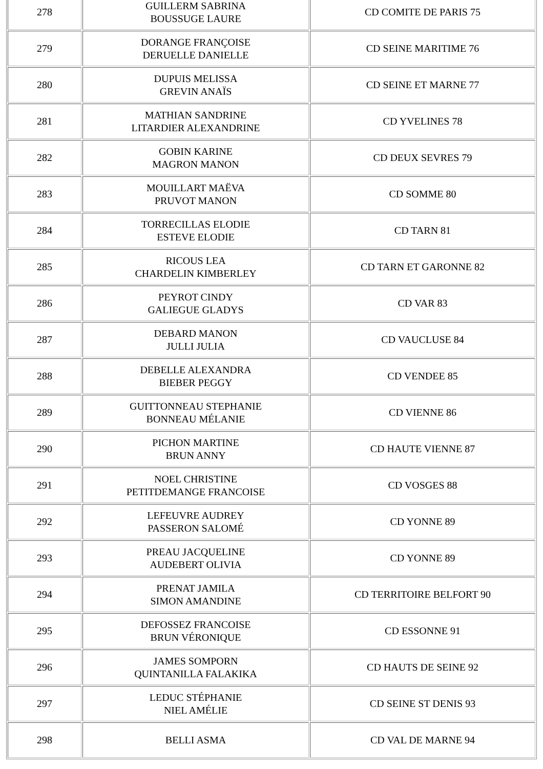| 278 | GUILLERM SABRINA BOUSSUGE LAURE | CD COMITE DE PARIS 75 |
| 279 | DORANGE FRANÇOISE DERUELLE DANIELLE | CD SEINE MARITIME 76 |
| 280 | DUPUIS MELISSA GREVIN ANAÏS | CD SEINE ET MARNE 77 |
| 281 | MATHIAN SANDRINE LITARDIER ALEXANDRINE | CD YVELINES 78 |
| 282 | GOBIN KARINE MAGRON MANON | CD DEUX SEVRES 79 |
| 283 | MOUILLART MAËVA PRUVOT MANON | CD SOMME 80 |
| 284 | TORRECILLAS ELODIE ESTEVE ELODIE | CD TARN 81 |
| 285 | RICOUS LEA CHARDELIN KIMBERLEY | CD TARN ET GARONNE 82 |
| 286 | PEYROT CINDY GALIEGUE GLADYS | CD VAR 83 |
| 287 | DEBARD MANON JULLI JULIA | CD VAUCLUSE 84 |
| 288 | DEBELLE ALEXANDRA BIEBER PEGGY | CD VENDEE 85 |
| 289 | GUITTONNEAU STEPHANIE BONNEAU MÉLANIE | CD VIENNE 86 |
| 290 | PICHON MARTINE BRUN ANNY | CD HAUTE VIENNE 87 |
| 291 | NOEL CHRISTINE PETITDEMANGE FRANCOISE | CD VOSGES 88 |
| 292 | LEFEUVRE AUDREY PASSERON SALOMÉ | CD YONNE 89 |
| 293 | PREAU JACQUELINE AUDEBERT OLIVIA | CD YONNE 89 |
| 294 | PRENAT JAMILA SIMON AMANDINE | CD TERRITOIRE BELFORT 90 |
| 295 | DEFOSSEZ FRANCOISE BRUN VÉRONIQUE | CD ESSONNE 91 |
| 296 | JAMES SOMPORN QUINTANILLA FALAKIKA | CD HAUTS DE SEINE 92 |
| 297 | LEDUC STÉPHANIE NIEL AMÉLIE | CD SEINE ST DENIS 93 |
| 298 | BELLI ASMA | CD VAL DE MARNE 94 |